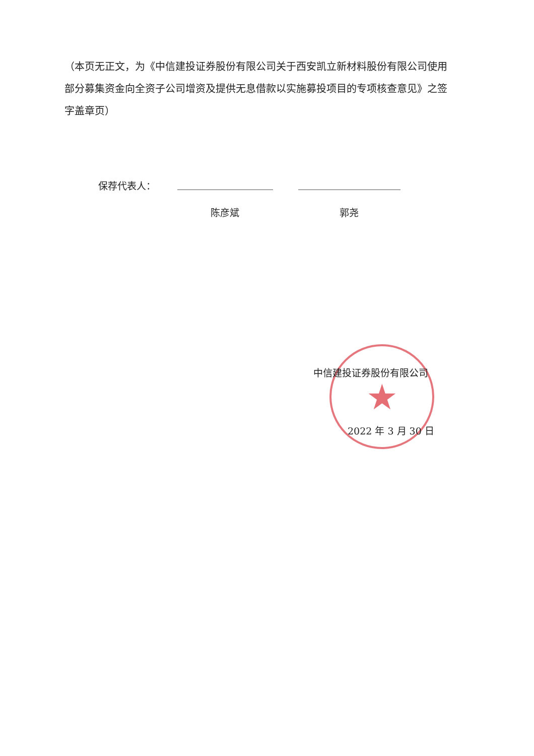（本页无正文，为《中信建投证券股份有限公司关于西安凯立新材料股份有限公司使用部分募集资金向全资子公司增资及提供无息借款以实施募投项目的专项核查意见》之签字盖章页）
保荐代表人：
陈彦斌 郭尧
★
中信建投证券股份有限公司
2022 年 3 月 30 日